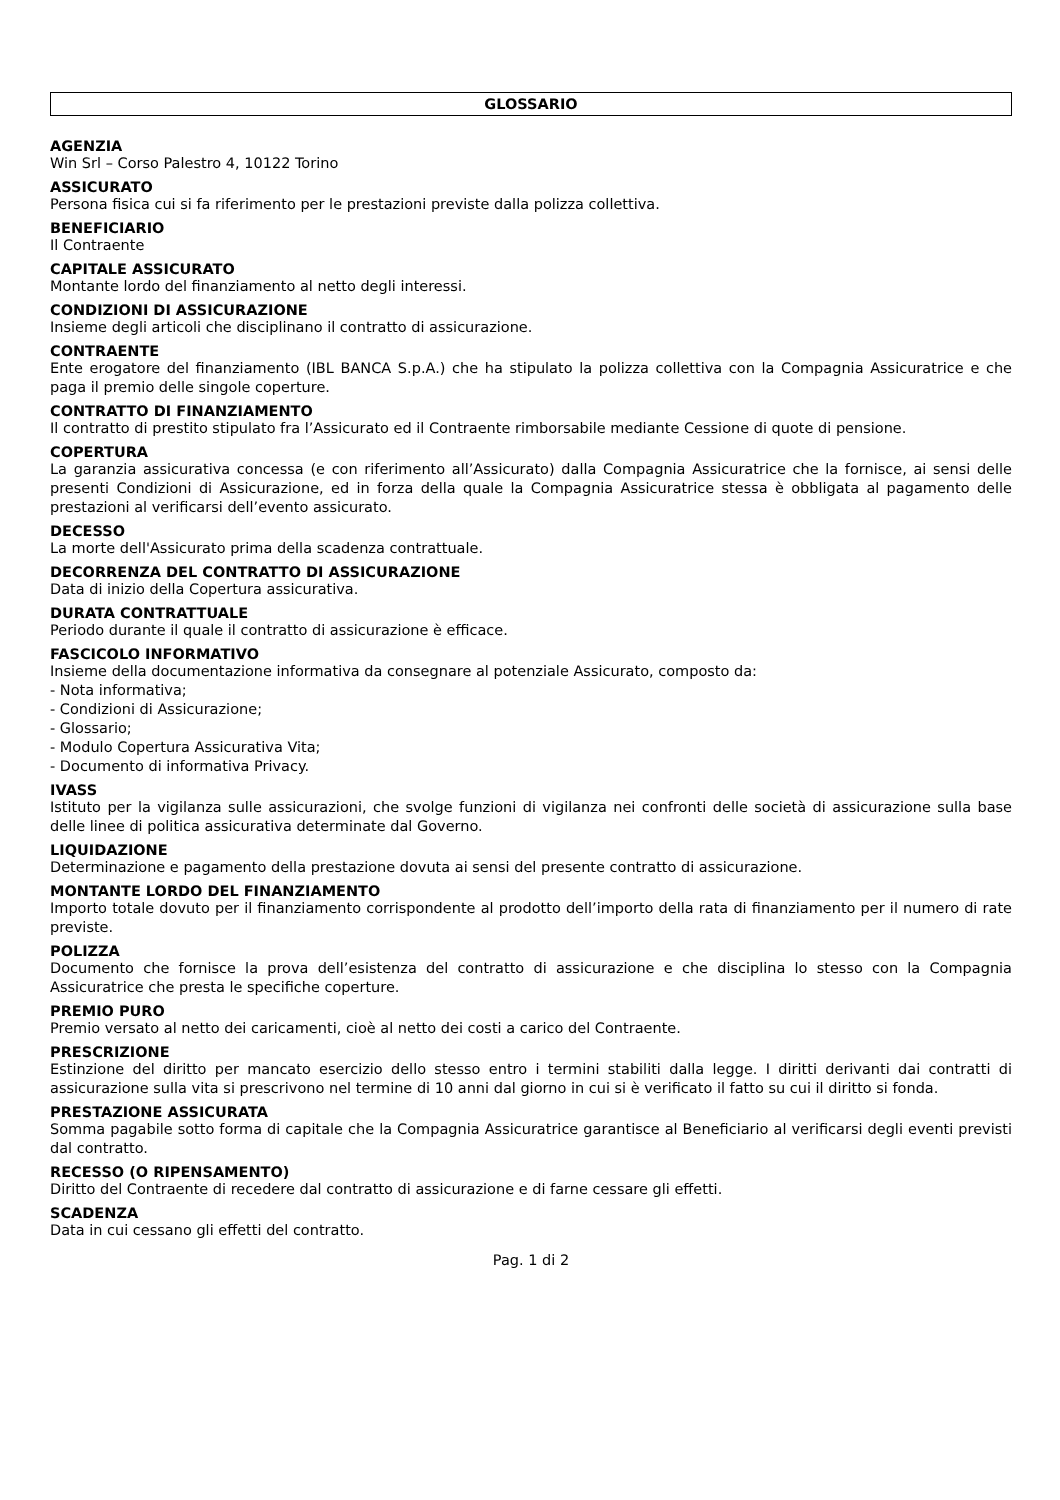GLOSSARIO
AGENZIA
Win Srl – Corso Palestro 4, 10122 Torino
ASSICURATO
Persona fisica cui si fa riferimento per le prestazioni previste dalla polizza collettiva.
BENEFICIARIO
Il Contraente
CAPITALE ASSICURATO
Montante lordo del finanziamento al netto degli interessi.
CONDIZIONI DI ASSICURAZIONE
Insieme degli articoli che disciplinano il contratto di assicurazione.
CONTRAENTE
Ente erogatore del finanziamento (IBL BANCA S.p.A.) che ha stipulato la polizza collettiva con la Compagnia Assicuratrice e che paga il premio delle singole coperture.
CONTRATTO DI FINANZIAMENTO
Il contratto di prestito stipulato fra l’Assicurato ed il Contraente rimborsabile mediante Cessione di quote di pensione.
COPERTURA
La garanzia assicurativa concessa (e con riferimento all’Assicurato) dalla Compagnia Assicuratrice che la fornisce, ai sensi delle presenti Condizioni di Assicurazione, ed in forza della quale la Compagnia Assicuratrice stessa è obbligata al pagamento delle prestazioni al verificarsi dell’evento assicurato.
DECESSO
La morte dell'Assicurato prima della scadenza contrattuale.
DECORRENZA DEL CONTRATTO DI ASSICURAZIONE
Data di inizio della Copertura assicurativa.
DURATA CONTRATTUALE
Periodo durante il quale il contratto di assicurazione è efficace.
FASCICOLO INFORMATIVO
Insieme della documentazione informativa da consegnare al potenziale Assicurato, composto da:
- Nota informativa;
- Condizioni di Assicurazione;
- Glossario;
- Modulo Copertura Assicurativa Vita;
- Documento di informativa Privacy.
IVASS
Istituto per la vigilanza sulle assicurazioni, che svolge funzioni di vigilanza nei confronti delle società di assicurazione sulla base delle linee di politica assicurativa determinate dal Governo.
LIQUIDAZIONE
Determinazione e pagamento della prestazione dovuta ai sensi del presente contratto di assicurazione.
MONTANTE LORDO DEL FINANZIAMENTO
Importo totale dovuto per il finanziamento corrispondente al prodotto dell’importo della rata di finanziamento per il numero di rate previste.
POLIZZA
Documento che fornisce la prova dell’esistenza del contratto di assicurazione e che disciplina lo stesso con la Compagnia Assicuratrice che presta le specifiche coperture.
PREMIO PURO
Premio versato al netto dei caricamenti, cioè al netto dei costi a carico del Contraente.
PRESCRIZIONE
Estinzione del diritto per mancato esercizio dello stesso entro i termini stabiliti dalla legge. I diritti derivanti dai contratti di assicurazione sulla vita si prescrivono nel termine di 10 anni dal giorno in cui si è verificato il fatto su cui il diritto si fonda.
PRESTAZIONE ASSICURATA
Somma pagabile sotto forma di capitale che la Compagnia Assicuratrice garantisce al Beneficiario al verificarsi degli eventi previsti dal contratto.
RECESSO (O RIPENSAMENTO)
Diritto del Contraente di recedere dal contratto di assicurazione e di farne cessare gli effetti.
SCADENZA
Data in cui cessano gli effetti del contratto.
Pag. 1 di 2